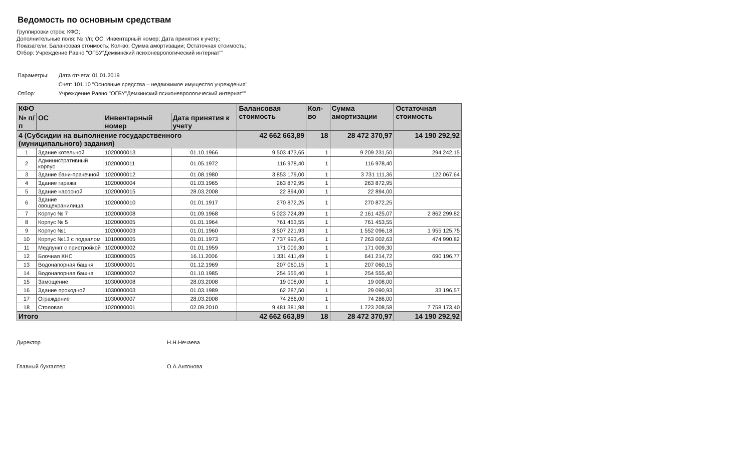Ведомость по основным средствам
Группировки строк: КФО;
Дополнительные поля: № п/п; ОС; Инвентарный номер; Дата принятия к учету;
Показатели: Балансовая стоимость; Кол-во; Сумма амортизации; Остаточная стоимость;
Отбор: Учреждение Равно "ОГБУ"Демкинский психоневрологический интернат""
| Параметры: | Дата отчета: 01.01.2019 |
| | Счет: 101.10 "Основные средства – недвижимое имущество учреждения" |
| Отбор: | Учреждение Равно "ОГБУ"Демкинский психоневрологический интернат"" |
| КФО | | | | Балансовая стоимость | Кол-во | Сумма амортизации | Остаточная стоимость |
| --- | --- | --- | --- | --- | --- | --- | --- |
| № п/п | ОС | Инвентарный номер | Дата принятия к учету | | | | |
| 4 (Субсидии на выполнение государственного (муниципального) задания) | | | | 42 662 663,89 | 18 | 28 472 370,97 | 14 190 292,92 |
| 1 | Здание котельной | 1020000013 | 01.10.1966 | 9 503 473,65 | 1 | 9 209 231,50 | 294 242,15 |
| 2 | Административный корпус | 1020000011 | 01.05.1972 | 116 978,40 | 1 | 116 978,40 | |
| 3 | Здание бани-прачечной | 1020000012 | 01.08.1980 | 3 853 179,00 | 1 | 3 731 111,36 | 122 067,64 |
| 4 | Здание гаража | 1020000004 | 01.03.1965 | 263 872,95 | 1 | 263 872,95 | |
| 5 | Здание насосной | 1020000015 | 28.03.2008 | 22 894,00 | 1 | 22 894,00 | |
| 6 | Здание овощехранилища | 1020000010 | 01.01.1917 | 270 872,25 | 1 | 270 872,25 | |
| 7 | Корпус № 7 | 1020000008 | 01.09.1968 | 5 023 724,89 | 1 | 2 161 425,07 | 2 862 299,82 |
| 8 | Корпус № 5 | 1020000005 | 01.01.1964 | 761 453,55 | 1 | 761 453,55 | |
| 9 | Корпус №1 | 1020000003 | 01.01.1960 | 3 507 221,93 | 1 | 1 552 096,18 | 1 955 125,75 |
| 10 | Корпус №13 с подвалом | 1010000005 | 01.01.1973 | 7 737 993,45 | 1 | 7 263 002,63 | 474 990,82 |
| 11 | Медпункт с пристройкой | 1020000002 | 01.01.1959 | 171 009,30 | 1 | 171 009,30 | |
| 12 | Блочная КНС | 1030000005 | 16.11.2006 | 1 331 411,49 | 1 | 641 214,72 | 690 196,77 |
| 13 | Водонапорная башня | 1030000001 | 01.12.1969 | 207 060,15 | 1 | 207 060,15 | |
| 14 | Водонапорная башня | 1030000002 | 01.10.1985 | 254 555,40 | 1 | 254 555,40 | |
| 15 | Замощение | 1030000008 | 28.03.2008 | 19 008,00 | 1 | 19 008,00 | |
| 16 | Здание проходной | 1030000003 | 01.03.1989 | 62 287,50 | 1 | 29 090,93 | 33 196,57 |
| 17 | Ограждение | 1030000007 | 28.03.2008 | 74 286,00 | 1 | 74 286,00 | |
| 18 | Столовая | 1020000001 | 02.09.2010 | 9 481 381,98 | 1 | 1 723 208,58 | 7 758 173,40 |
| Итого | | | | 42 662 663,89 | 18 | 28 472 370,97 | 14 190 292,92 |
Директор Н.Н.Нечаева
Главный бухгалтер О.А.Антонова